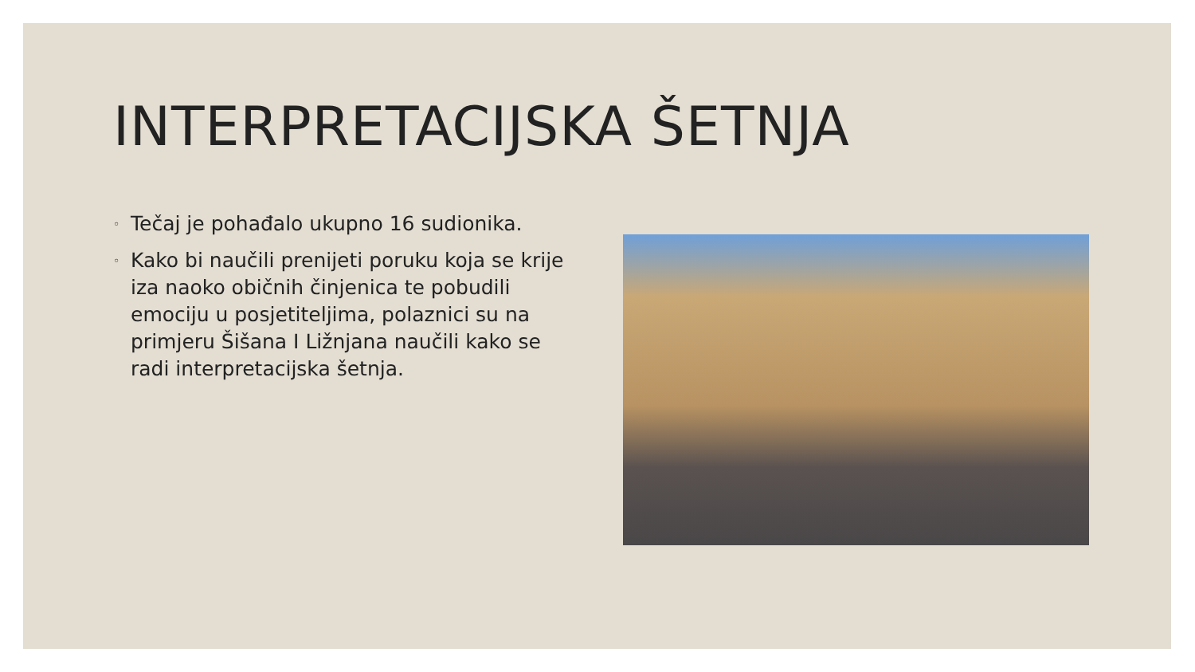INTERPRETACIJSKA ŠETNJA
◦ Tečaj je pohađalo ukupno 16 sudionika.
◦ Kako bi naučili prenijeti poruku koja se krije iza naoko običnih činjenica te pobudili emociju u posjetiteljima, polaznici su na primjeru Šišana I Ližnjana naučili kako se radi interpretacijska šetnja.